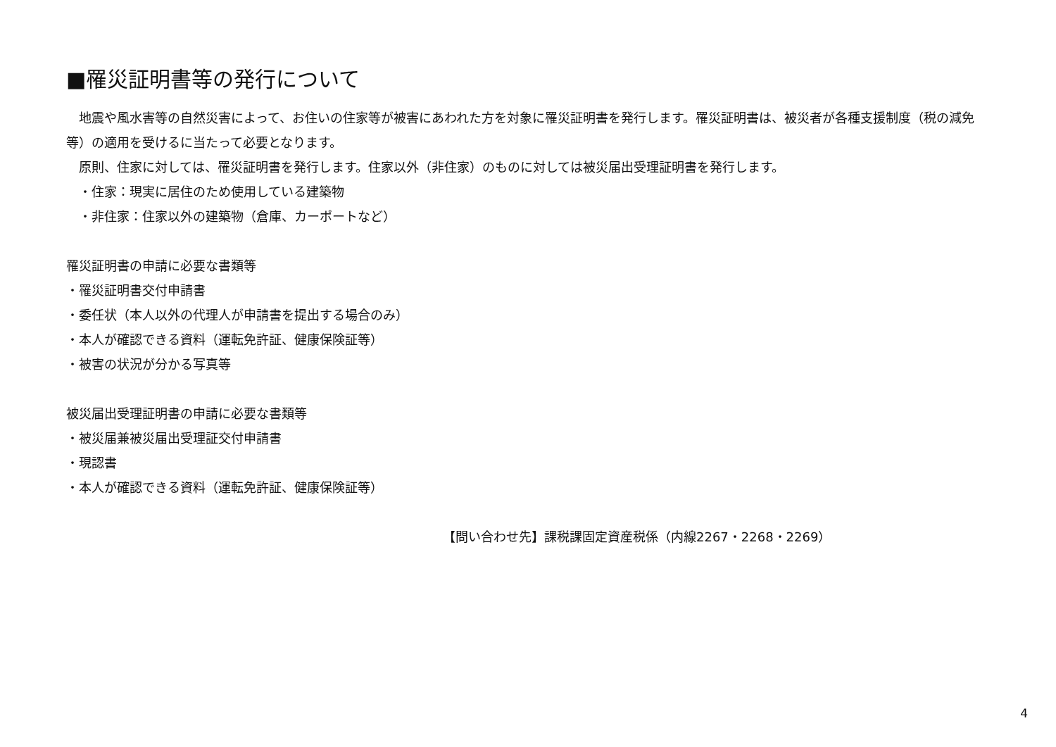■罹災証明書等の発行について
　地震や風水害等の自然災害によって、お住いの住家等が被害にあわれた方を対象に罹災証明書を発行します。罹災証明書は、被災者が各種支援制度（税の減免等）の適用を受けるに当たって必要となります。
　原則、住家に対しては、罹災証明書を発行します。住家以外（非住家）のものに対しては被災届出受理証明書を発行します。
　・住家：現実に居住のため使用している建築物
　・非住家：住家以外の建築物（倉庫、カーポートなど）
罹災証明書の申請に必要な書類等
・罹災証明書交付申請書
・委任状（本人以外の代理人が申請書を提出する場合のみ）
・本人が確認できる資料（運転免許証、健康保険証等）
・被害の状況が分かる写真等
被災届出受理証明書の申請に必要な書類等
・被災届兼被災届出受理証交付申請書
・現認書
・本人が確認できる資料（運転免許証、健康保険証等）
【問い合わせ先】課税課固定資産税係（内線2267・2268・2269）
4